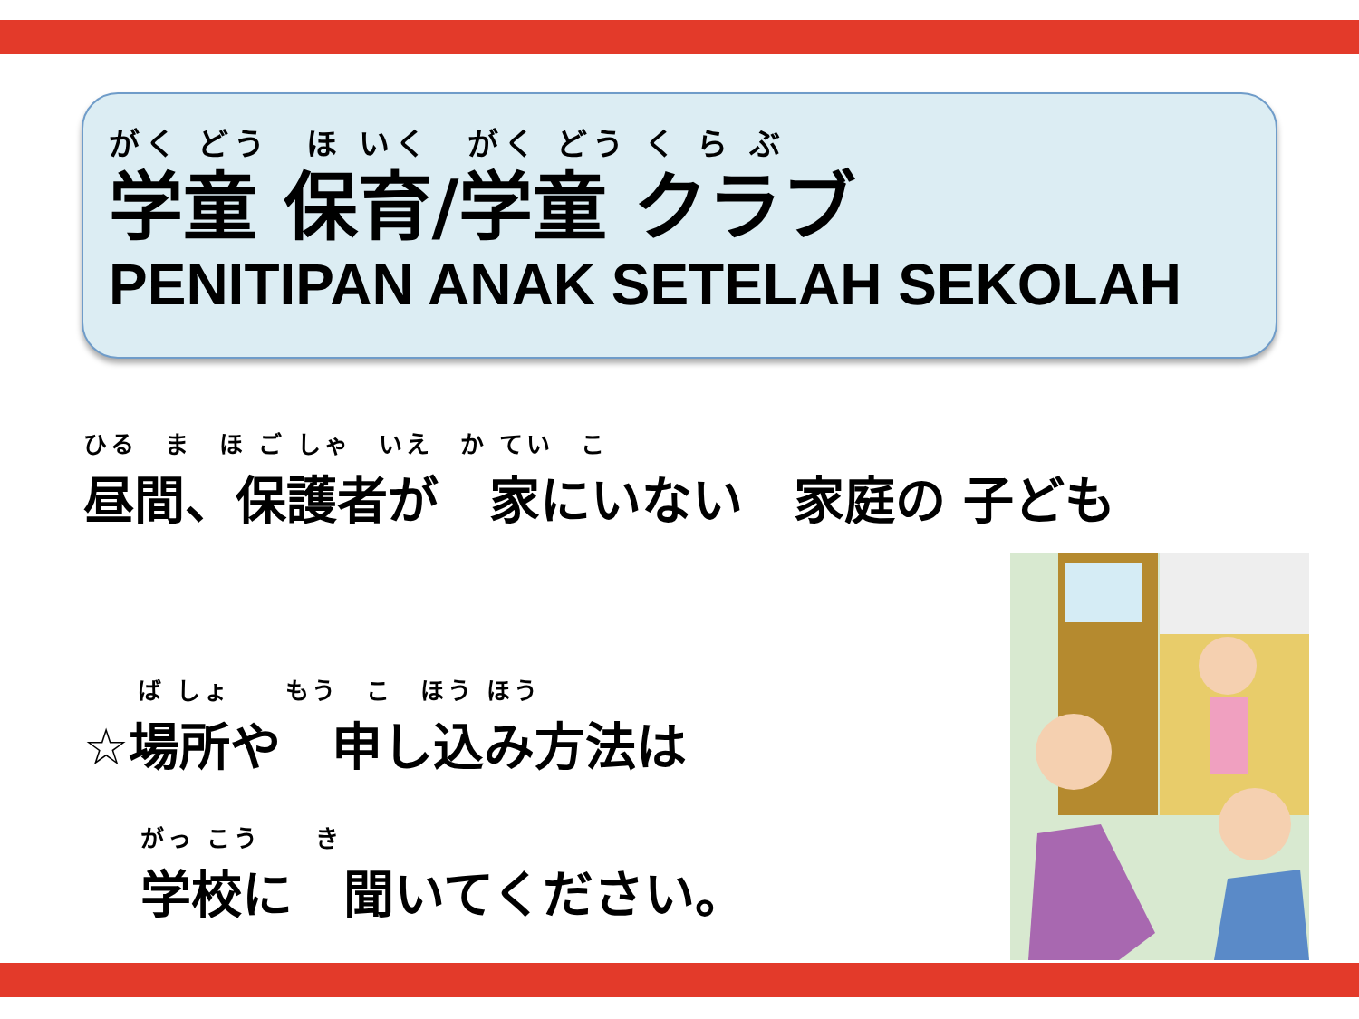がく どう　ほ いく　がく どう く ら ぶ
学童 保育/学童 クラブ
PENITIPAN ANAK SETELAH SEKOLAH
ひる　ま　ほ ご しゃ　いえ　か てい　こ
昼間、保護者が　家にいない　家庭の 子ども
　　ば しょ　　もう　こ　ほう ほう
☆場所や　申し込み方法は
がっ こう　　き
学校に　聞いてください。